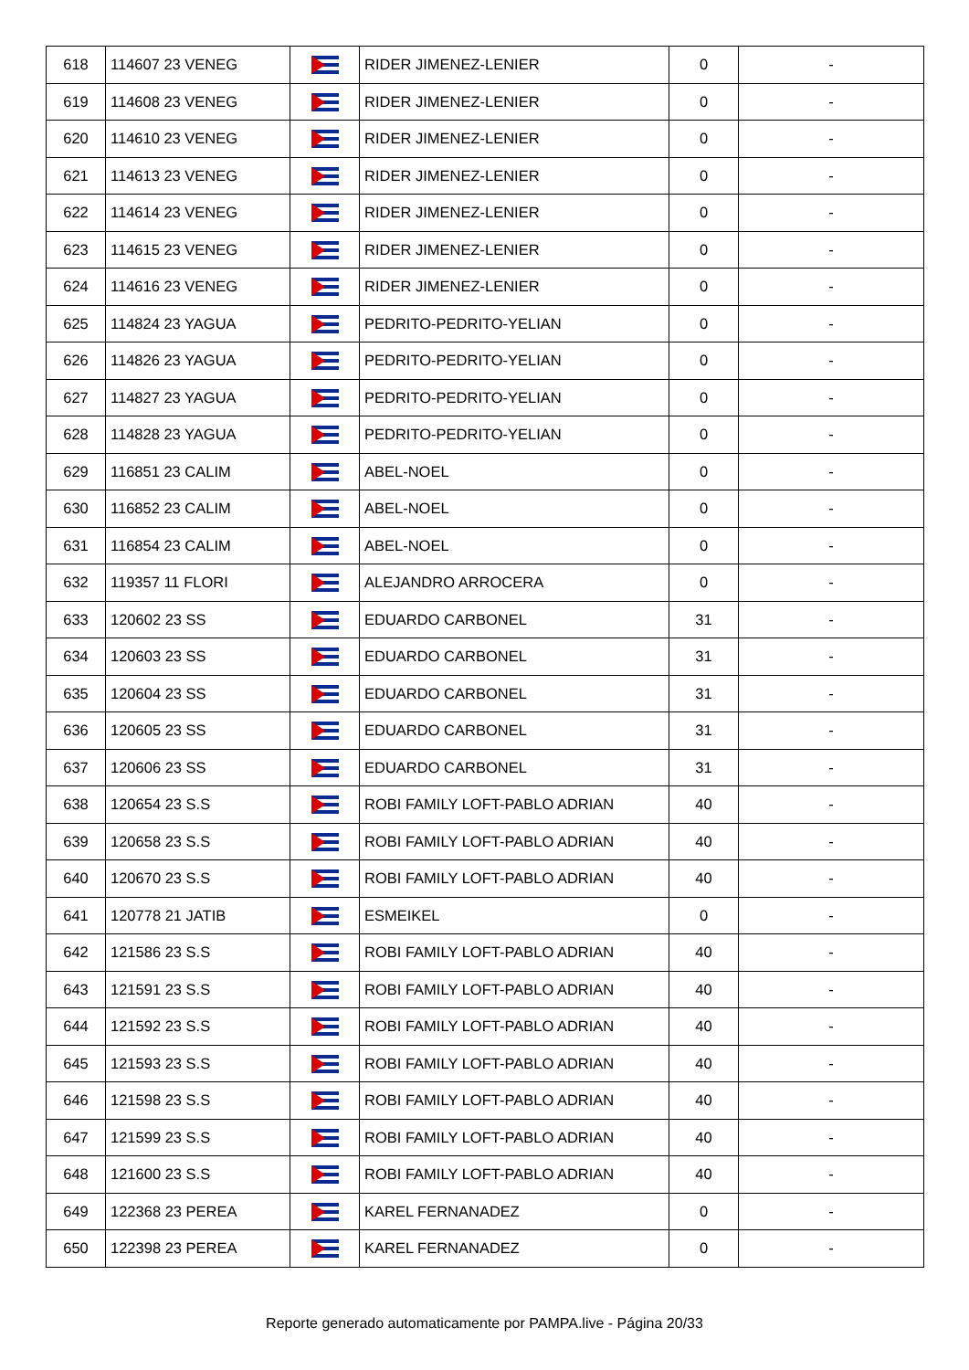| 618 | 114607 23 VENEG | | RIDER JIMENEZ-LENIER | 0 | - |
| 619 | 114608 23 VENEG | | RIDER JIMENEZ-LENIER | 0 | - |
| 620 | 114610 23 VENEG | | RIDER JIMENEZ-LENIER | 0 | - |
| 621 | 114613 23 VENEG | | RIDER JIMENEZ-LENIER | 0 | - |
| 622 | 114614 23 VENEG | | RIDER JIMENEZ-LENIER | 0 | - |
| 623 | 114615 23 VENEG | | RIDER JIMENEZ-LENIER | 0 | - |
| 624 | 114616 23 VENEG | | RIDER JIMENEZ-LENIER | 0 | - |
| 625 | 114824 23 YAGUA | | PEDRITO-PEDRITO-YELIAN | 0 | - |
| 626 | 114826 23 YAGUA | | PEDRITO-PEDRITO-YELIAN | 0 | - |
| 627 | 114827 23 YAGUA | | PEDRITO-PEDRITO-YELIAN | 0 | - |
| 628 | 114828 23 YAGUA | | PEDRITO-PEDRITO-YELIAN | 0 | - |
| 629 | 116851 23 CALIM | | ABEL-NOEL | 0 | - |
| 630 | 116852 23 CALIM | | ABEL-NOEL | 0 | - |
| 631 | 116854 23 CALIM | | ABEL-NOEL | 0 | - |
| 632 | 119357 11 FLORI | | ALEJANDRO ARROCERA | 0 | - |
| 633 | 120602 23 SS | | EDUARDO CARBONEL | 31 | - |
| 634 | 120603 23 SS | | EDUARDO CARBONEL | 31 | - |
| 635 | 120604 23 SS | | EDUARDO CARBONEL | 31 | - |
| 636 | 120605 23 SS | | EDUARDO CARBONEL | 31 | - |
| 637 | 120606 23 SS | | EDUARDO CARBONEL | 31 | - |
| 638 | 120654 23 S.S | | ROBI FAMILY LOFT-PABLO ADRIAN | 40 | - |
| 639 | 120658 23 S.S | | ROBI FAMILY LOFT-PABLO ADRIAN | 40 | - |
| 640 | 120670 23 S.S | | ROBI FAMILY LOFT-PABLO ADRIAN | 40 | - |
| 641 | 120778 21 JATIB | | ESMEIKEL | 0 | - |
| 642 | 121586 23 S.S | | ROBI FAMILY LOFT-PABLO ADRIAN | 40 | - |
| 643 | 121591 23 S.S | | ROBI FAMILY LOFT-PABLO ADRIAN | 40 | - |
| 644 | 121592 23 S.S | | ROBI FAMILY LOFT-PABLO ADRIAN | 40 | - |
| 645 | 121593 23 S.S | | ROBI FAMILY LOFT-PABLO ADRIAN | 40 | - |
| 646 | 121598 23 S.S | | ROBI FAMILY LOFT-PABLO ADRIAN | 40 | - |
| 647 | 121599 23 S.S | | ROBI FAMILY LOFT-PABLO ADRIAN | 40 | - |
| 648 | 121600 23 S.S | | ROBI FAMILY LOFT-PABLO ADRIAN | 40 | - |
| 649 | 122368 23 PEREA | | KAREL FERNANADEZ | 0 | - |
| 650 | 122398 23 PEREA | | KAREL FERNANADEZ | 0 | - |
Reporte generado automaticamente por PAMPA.live - Página 20/33